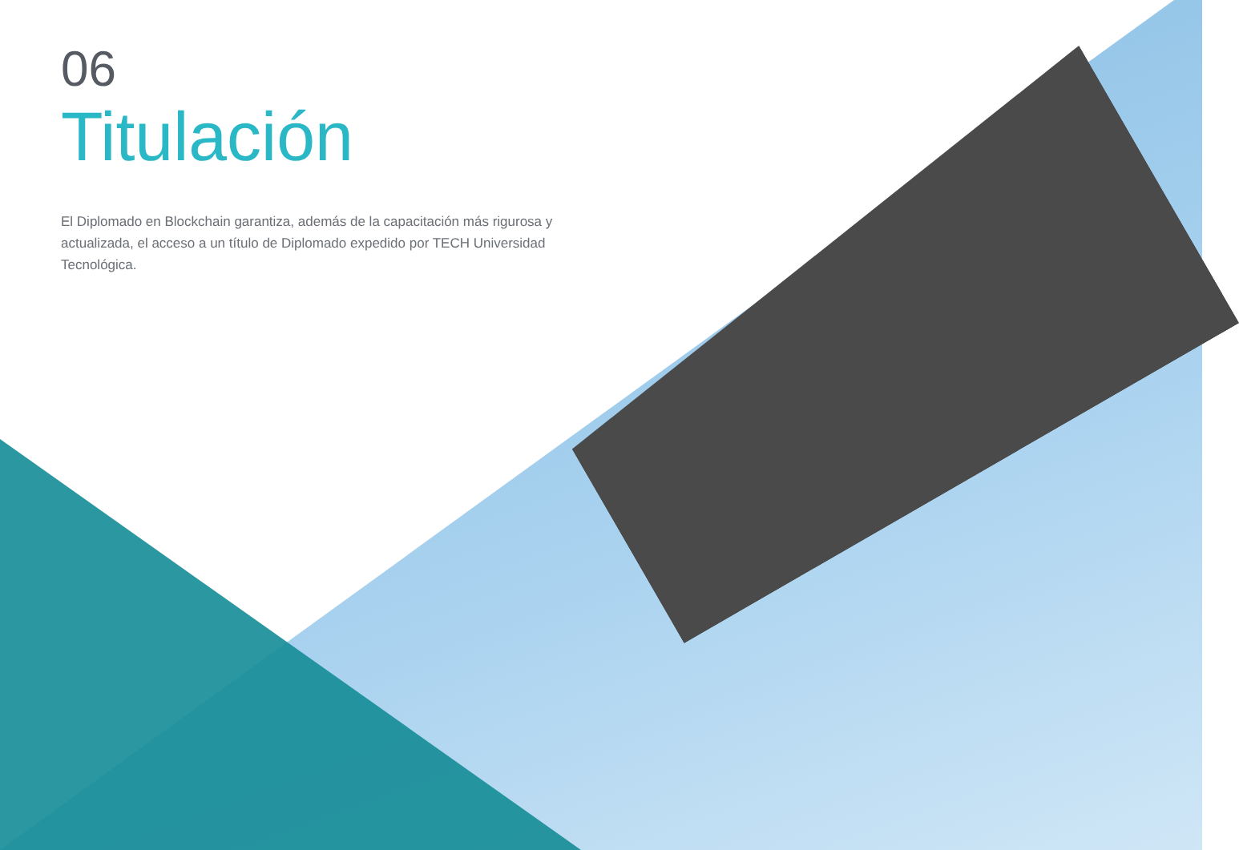06
Titulación
El Diplomado en Blockchain garantiza, además de la capacitación más rigurosa y actualizada, el acceso a un título de Diplomado expedido por TECH Universidad Tecnológica.